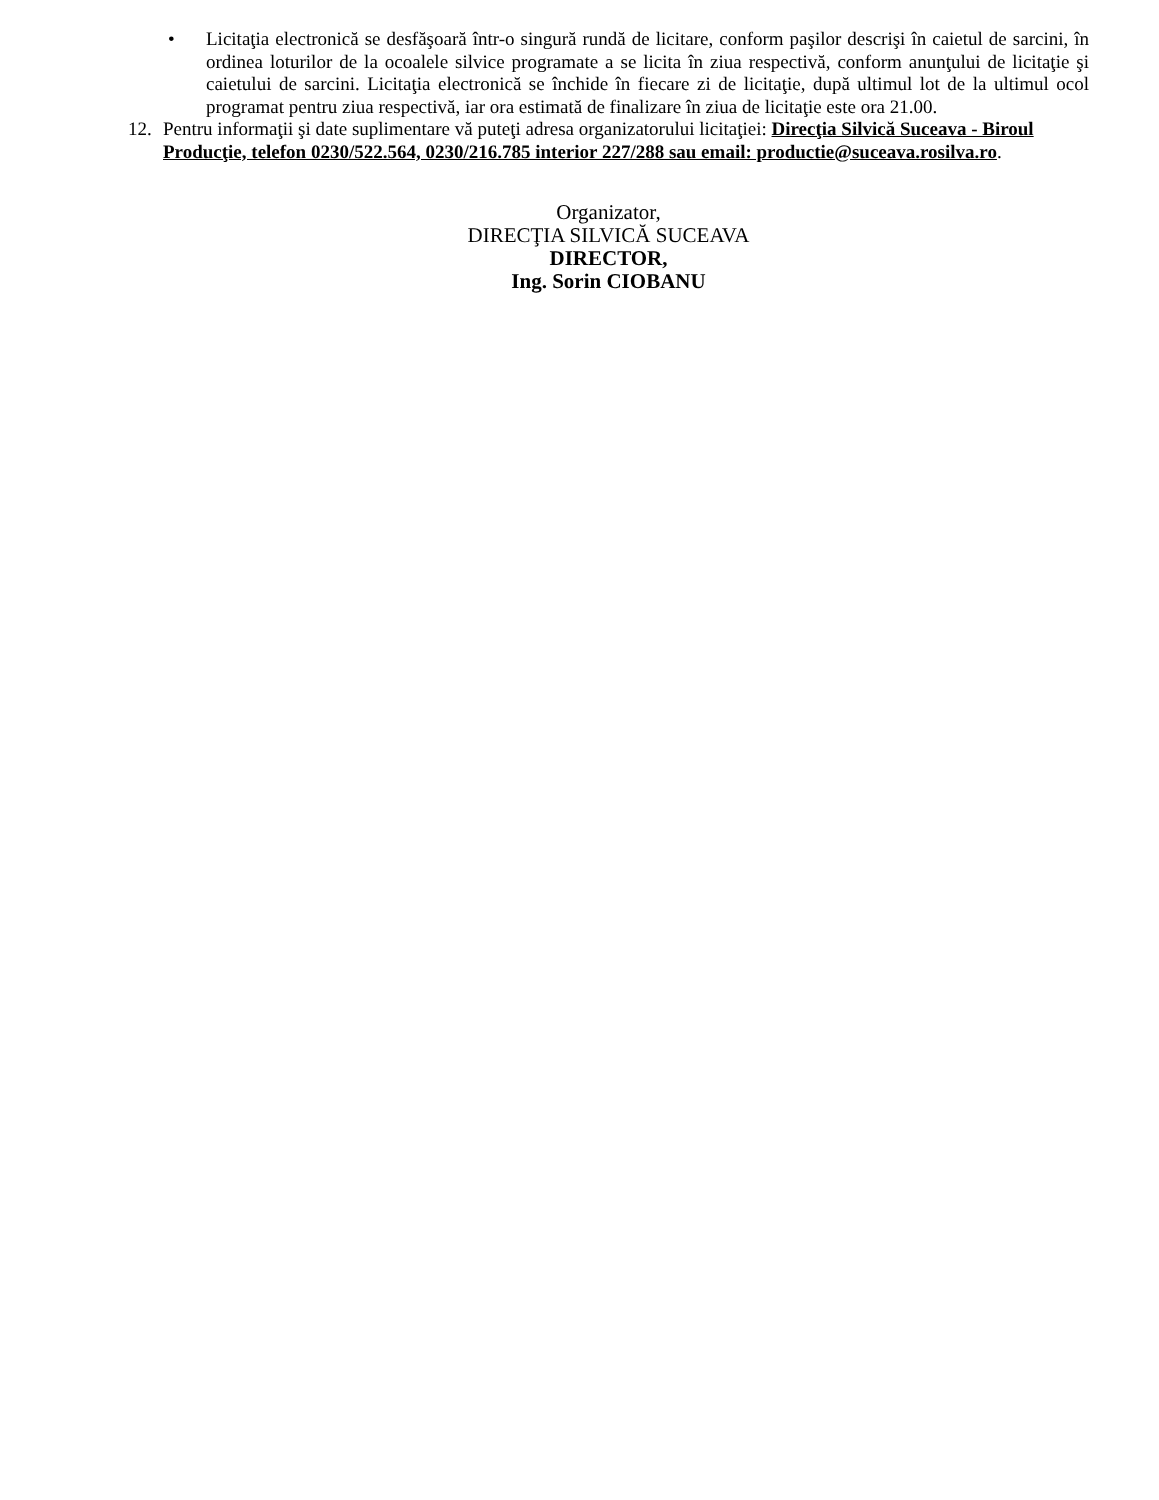• Licitaţia electronică se desfăşoară într-o singură rundă de licitare, conform paşilor descrişi în caietul de sarcini, în ordinea loturilor de la ocoalele silvice programate a se licita în ziua respectivă, conform anunţului de licitaţie şi caietului de sarcini. Licitaţia electronică se închide în fiecare zi de licitaţie, după ultimul lot de la ultimul ocol programat pentru ziua respectivă, iar ora estimată de finalizare în ziua de licitaţie este ora 21.00.
12. Pentru informaţii şi date suplimentare vă puteţi adresa organizatorului licitaţiei: Direcţia Silvică Suceava - Biroul Producţie, telefon 0230/522.564, 0230/216.785 interior 227/288 sau email: productie@suceava.rosilva.ro.
Organizator,
DIRECŢIA SILVICĂ SUCEAVA
DIRECTOR,
Ing. Sorin CIOBANU